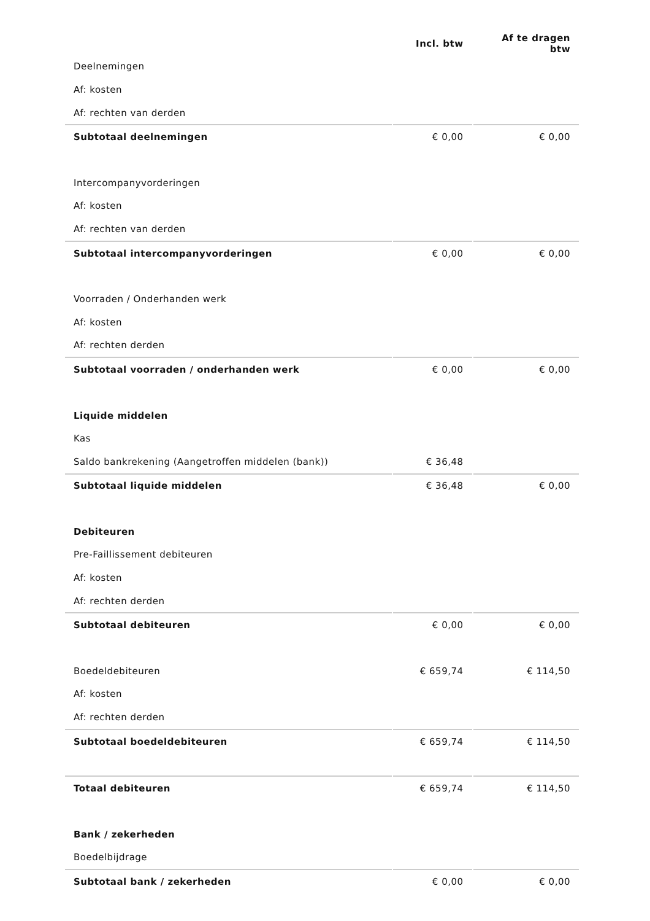| | Incl. btw | Af te dragen btw |
| Deelnemingen | | |
| Af: kosten | | |
| Af: rechten van derden | | |
| Subtotaal deelnemingen | € 0,00 | € 0,00 |
| Intercompanyvorderingen | | |
| Af: kosten | | |
| Af: rechten van derden | | |
| Subtotaal intercompanyvorderingen | € 0,00 | € 0,00 |
| Voorraden / Onderhanden werk | | |
| Af: kosten | | |
| Af: rechten derden | | |
| Subtotaal voorraden / onderhanden werk | € 0,00 | € 0,00 |
| Liquide middelen | | |
| Kas | | |
| Saldo bankrekening (Aangetroffen middelen (bank)) | € 36,48 | |
| Subtotaal liquide middelen | € 36,48 | € 0,00 |
| Debiteuren | | |
| Pre-Faillissement debiteuren | | |
| Af: kosten | | |
| Af: rechten derden | | |
| Subtotaal debiteuren | € 0,00 | € 0,00 |
| Boedeldebiteuren | € 659,74 | € 114,50 |
| Af: kosten | | |
| Af: rechten derden | | |
| Subtotaal boedeldebiteuren | € 659,74 | € 114,50 |
| Totaal debiteuren | € 659,74 | € 114,50 |
| Bank / zekerheden | | |
| Boedelbijdrage | | |
| Subtotaal bank / zekerheden | € 0,00 | € 0,00 |